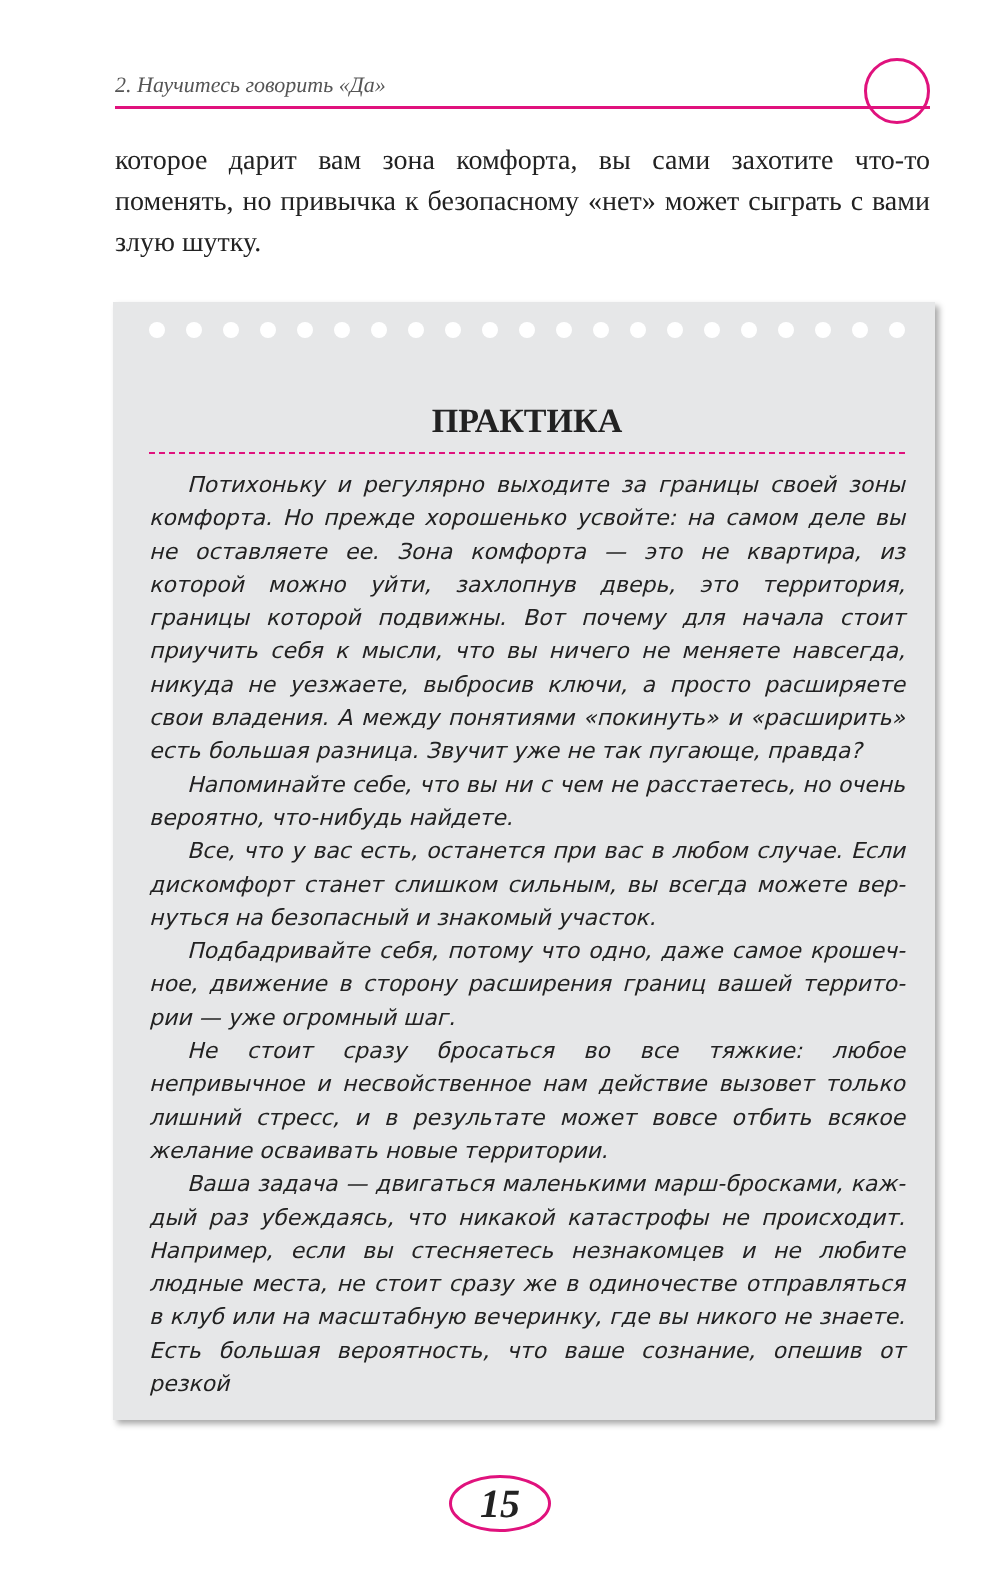2. Научитесь говорить «Да»
которое дарит вам зона комфорта, вы сами захотите что-то поменять, но привычка к безопасному «нет» может сыграть с вами злую шутку.
ПРАКТИКА
Потихоньку и регулярно выходите за границы своей зоны комфорта. Но прежде хорошенько усвойте: на самом деле вы не оставляете ее. Зона комфорта — это не квартира, из которой можно уйти, захлопнув дверь, это территория, границы кото­рой подвижны. Вот почему для начала стоит приучить себя к мысли, что вы ничего не меняете навсегда, никуда не уезжаете, выбросив ключи, а просто расширяете свои владения. А между понятиями «покинуть» и «расширить» есть большая разница. Звучит уже не так пугающе, правда?
Напоминайте себе, что вы ни с чем не расстаетесь, но очень вероятно, что-нибудь найдете.
Все, что у вас есть, останется при вас в любом случае. Если дискомфорт станет слишком сильным, вы всегда можете вер­нуться на безопасный и знакомый участок.
Подбадривайте себя, потому что одно, даже самое крошеч­ное, движение в сторону расширения границ вашей террито­рии — уже огромный шаг.
Не стоит сразу бросаться во все тяжкие: любое непривычное и несвойственное нам действие вызовет только лишний стресс, и в результате может вовсе отбить всякое желание осваивать новые территории.
Ваша задача — двигаться маленькими марш-бросками, каж­дый раз убеждаясь, что никакой катастрофы не происходит. На­пример, если вы стесняетесь незнакомцев и не любите людные места, не стоит сразу же в одиночестве отправляться в клуб или на масштабную вечеринку, где вы никого не знаете. Есть большая вероятность, что ваше сознание, опешив от резкой
15